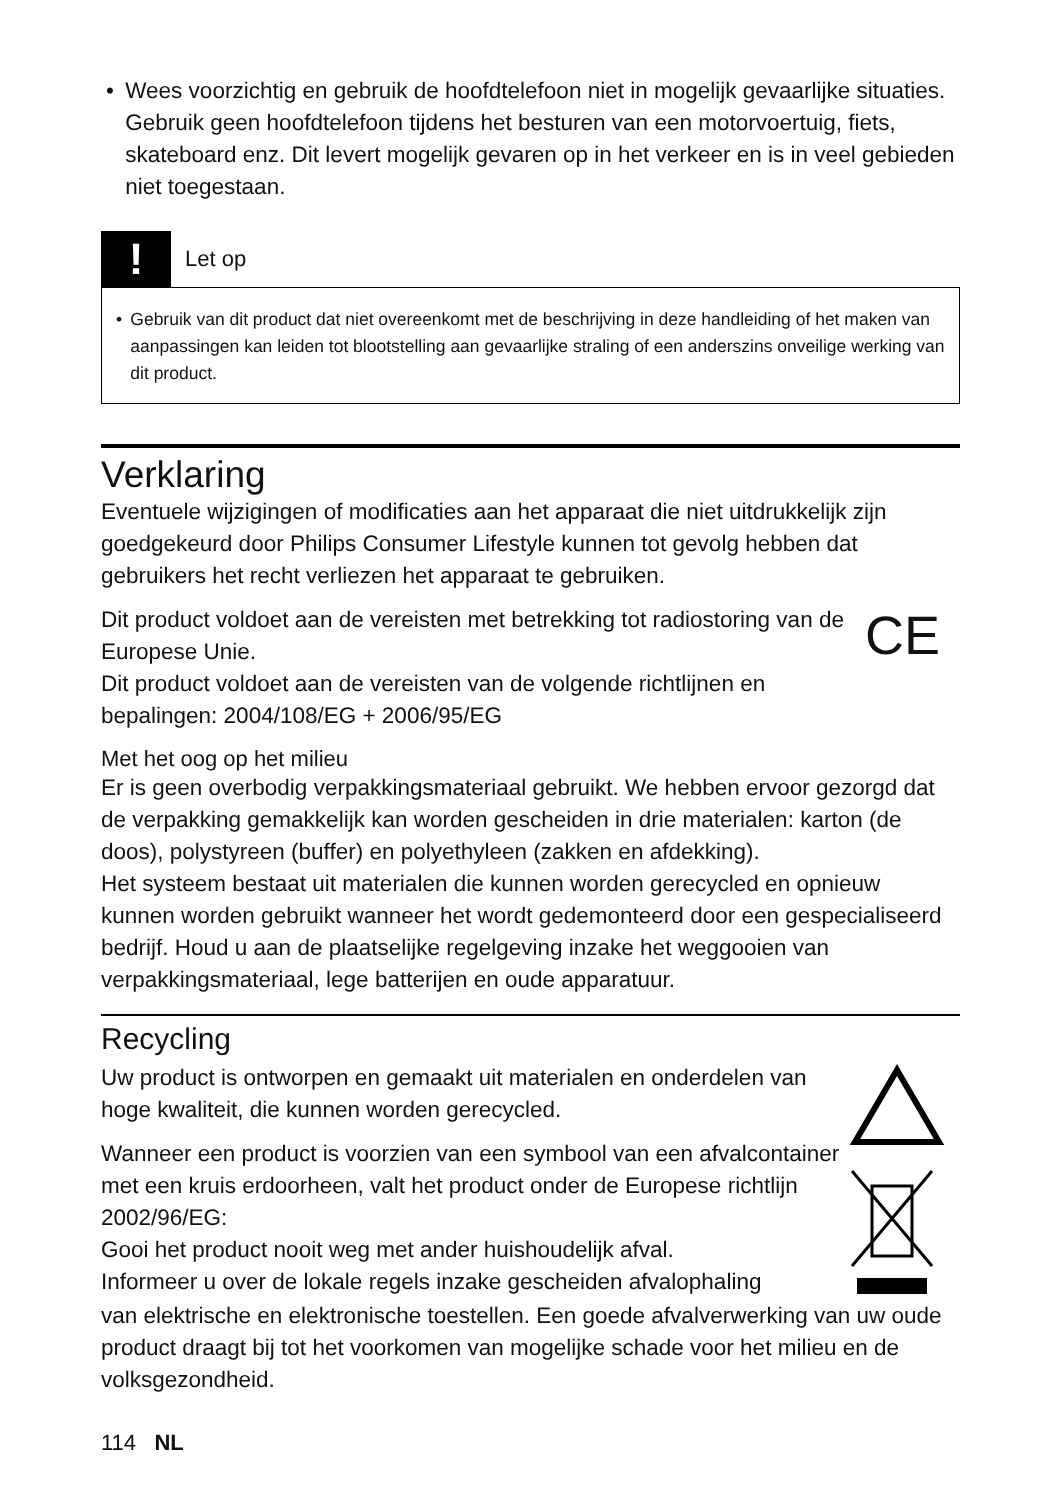• Wees voorzichtig en gebruik de hoofdtelefoon niet in mogelijk gevaarlijke situaties. Gebruik geen hoofdtelefoon tijdens het besturen van een motorvoertuig, fiets, skateboard enz. Dit levert mogelijk gevaren op in het verkeer en is in veel gebieden niet toegestaan.
!
Let op
• Gebruik van dit product dat niet overeenkomt met de beschrijving in deze handleiding of het maken van aanpassingen kan leiden tot blootstelling aan gevaarlijke straling of een anderszins onveilige werking van dit product.
Verklaring
Eventuele wijzigingen of modificaties aan het apparaat die niet uitdrukkelijk zijn goedgekeurd door Philips Consumer Lifestyle kunnen tot gevolg hebben dat gebruikers het recht verliezen het apparaat te gebruiken.
Dit product voldoet aan de vereisten met betrekking tot radiostoring van de Europese Unie.
Dit product voldoet aan de vereisten van de volgende richtlijnen en bepalingen: 2004/108/EG + 2006/95/EG
CE
Met het oog op het milieu
Er is geen overbodig verpakkingsmateriaal gebruikt. We hebben ervoor gezorgd dat de verpakking gemakkelijk kan worden gescheiden in drie materialen: karton (de doos), polystyreen (buffer) en polyethyleen (zakken en afdekking).
Het systeem bestaat uit materialen die kunnen worden gerecycled en opnieuw kunnen worden gebruikt wanneer het wordt gedemonteerd door een gespecialiseerd bedrijf. Houd u aan de plaatselijke regelgeving inzake het weggooien van verpakkingsmateriaal, lege batterijen en oude apparatuur.
Recycling
Uw product is ontworpen en gemaakt uit materialen en onderdelen van hoge kwaliteit, die kunnen worden gerecycled.
Wanneer een product is voorzien van een symbool van een afvalcontainer met een kruis erdoorheen, valt het product onder de Europese richtlijn 2002/96/EG:
Gooi het product nooit weg met ander huishoudelijk afval.
Informeer u over de lokale regels inzake gescheiden afvalophaling
van elektrische en elektronische toestellen. Een goede afvalverwerking van uw oude product draagt bij tot het voorkomen van mogelijke schade voor het milieu en de volksgezondheid.
114 NL